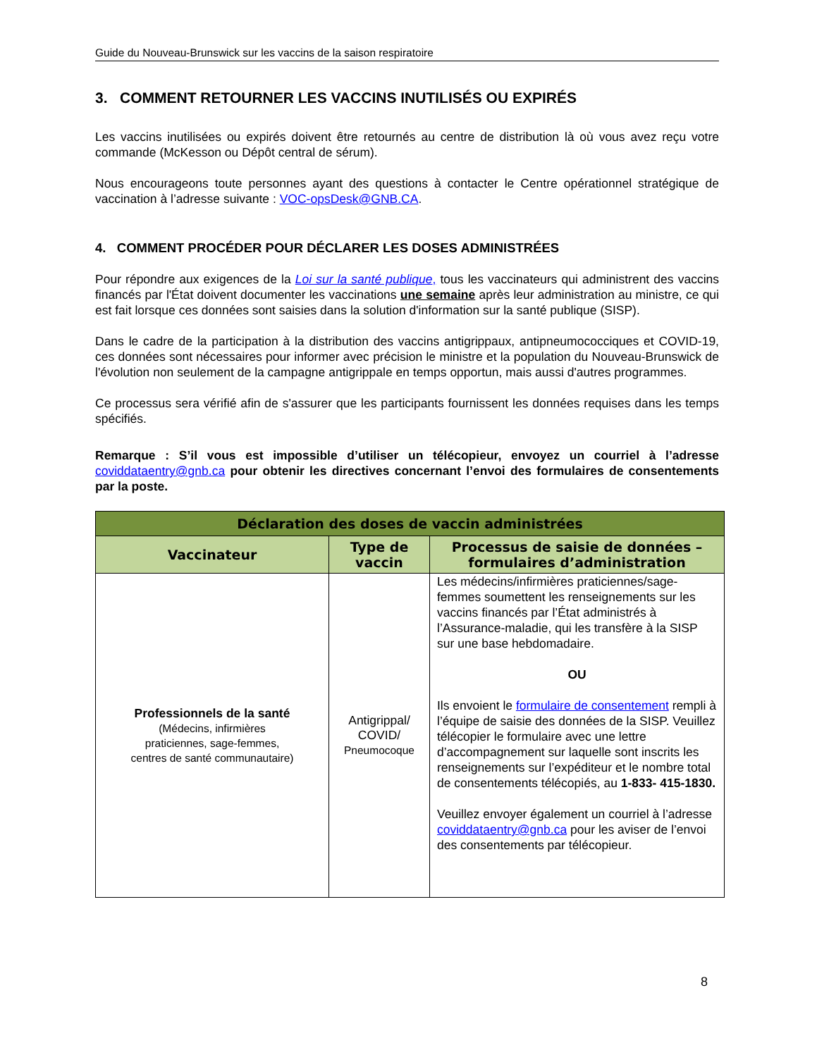Guide du Nouveau-Brunswick sur les vaccins de la saison respiratoire
3. COMMENT RETOURNER LES VACCINS INUTILISÉS OU EXPIRÉS
Les vaccins inutilisées ou expirés doivent être retournés au centre de distribution là où vous avez reçu votre commande (McKesson ou Dépôt central de sérum).
Nous encourageons toute personnes ayant des questions à contacter le Centre opérationnel stratégique de vaccination à l’adresse suivante : VOC-opsDesk@GNB.CA.
4. COMMENT PROCÉDER POUR DÉCLARER LES DOSES ADMINISTRÉES
Pour répondre aux exigences de la Loi sur la santé publique, tous les vaccinateurs qui administrent des vaccins financés par l'État doivent documenter les vaccinations une semaine après leur administration au ministre, ce qui est fait lorsque ces données sont saisies dans la solution d'information sur la santé publique (SISP).
Dans le cadre de la participation à la distribution des vaccins antigrippaux, antipneumococciques et COVID-19, ces données sont nécessaires pour informer avec précision le ministre et la population du Nouveau-Brunswick de l'évolution non seulement de la campagne antigrippale en temps opportun, mais aussi d'autres programmes.
Ce processus sera vérifié afin de s'assurer que les participants fournissent les données requises dans les temps spécifiés.
Remarque : S’il vous est impossible d’utiliser un télécopieur, envoyez un courriel à l’adresse coviddataentry@gnb.ca pour obtenir les directives concernant l’envoi des formulaires de consentements par la poste.
| Déclaration des doses de vaccin administrées | | |
| --- | --- | --- |
| Vaccinateur | Type de vaccin | Processus de saisie de données – formulaires d’administration |
| Professionnels de la santé (Médecins, infirmières praticiennes, sage-femmes, centres de santé communautaire) | Antigrippal/ COVID/ Pneumocoque | Les médecins/infirmières praticiennes/sage-femmes soumettent les renseignements sur les vaccins financés par l’État administrés à l’Assurance-maladie, qui les transfère à la SISP sur une base hebdomadaire. OU Ils envoient le formulaire de consentement rempli à l’équipe de saisie des données de la SISP. Veuillez télécopier le formulaire avec une lettre d’accompagnement sur laquelle sont inscrits les renseignements sur l’expéditeur et le nombre total de consentements télécopiés, au 1-833- 415-1830. Veuillez envoyer également un courriel à l’adresse coviddataentry@gnb.ca pour les aviser de l’envoi des consentements par télécopieur. |
8